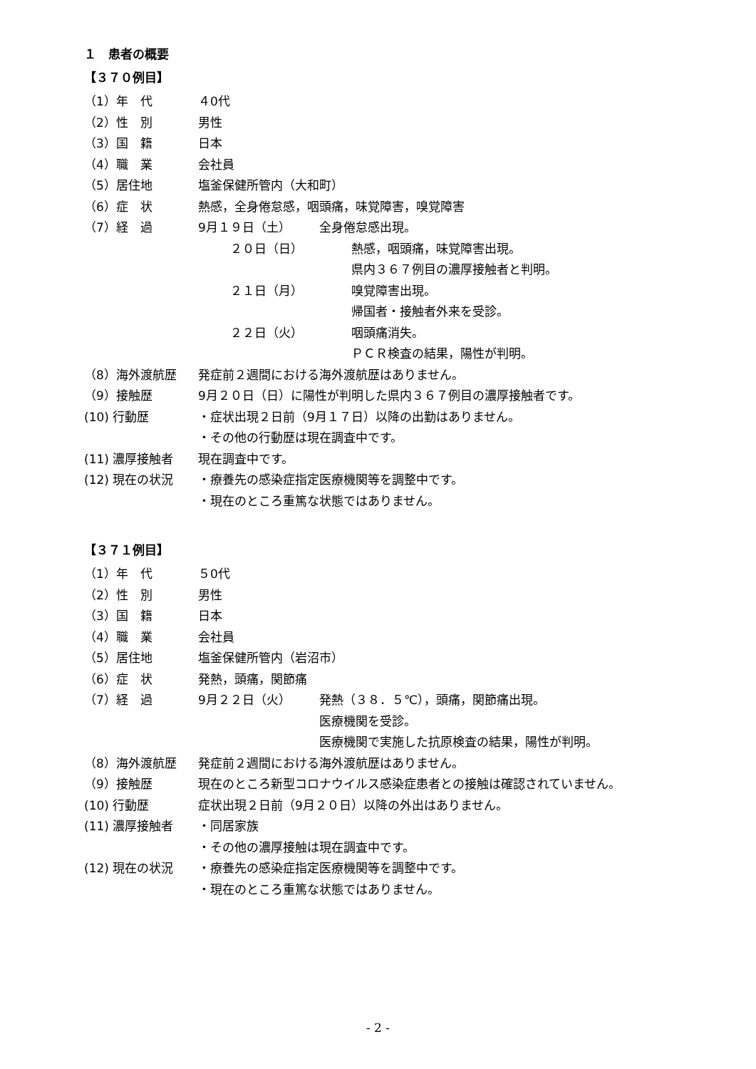１　患者の概要
【３７０例目】
（1）年　代 ４0代
（2）性　別 男性
（3）国　籍 日本
（4）職　業 会社員
（5）居住地 塩釜保健所管内（大和町）
（6）症　状 熱感，全身倦怠感，咽頭痛，味覚障害，嗅覚障害
（7）経　過 9月１９日（土） 全身倦怠感出現。
２０日（日） 熱感，咽頭痛，味覚障害出現。
県内３６７例目の濃厚接触者と判明。
２１日（月） 嗅覚障害出現。
帰国者・接触者外来を受診。
２２日（火） 咽頭痛消失。
ＰＣＲ検査の結果，陽性が判明。
（8）海外渡航歴 発症前２週間における海外渡航歴はありません。
（9）接触歴 9月２０日（日）に陽性が判明した県内３６７例目の濃厚接触者です。
(10) 行動歴 ・症状出現２日前（9月１７日）以降の出勤はありません。
・その他の行動歴は現在調査中です。
(11) 濃厚接触者 現在調査中です。
(12) 現在の状況 ・療養先の感染症指定医療機関等を調整中です。
・現在のところ重篤な状態ではありません。
【３７１例目】
（1）年　代 ５0代
（2）性　別 男性
（3）国　籍 日本
（4）職　業 会社員
（5）居住地 塩釜保健所管内（岩沼市）
（6）症　状 発熱，頭痛，関節痛
（7）経　過 9月２２日（火） 発熱（３８．５℃），頭痛，関節痛出現。
医療機関を受診。
医療機関で実施した抗原検査の結果，陽性が判明。
（8）海外渡航歴 発症前２週間における海外渡航歴はありません。
（9）接触歴 現在のところ新型コロナウイルス感染症患者との接触は確認されていません。
(10) 行動歴 症状出現２日前（9月２０日）以降の外出はありません。
(11) 濃厚接触者 ・同居家族
・その他の濃厚接触は現在調査中です。
(12) 現在の状況 ・療養先の感染症指定医療機関等を調整中です。
・現在のところ重篤な状態ではありません。
- 2 -